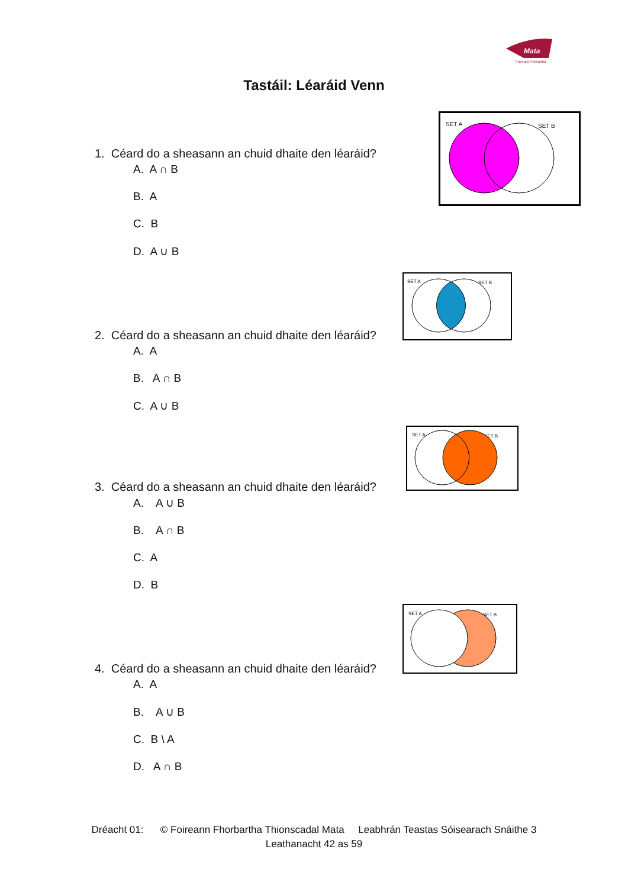Mata
Foireann Forbartha
Tastáil: Léaráid Venn
SET A
SET B
1. Céard do a sheasann an chuid dhaite den léaráid?
A. A ∩ B
B. A
C. B
D. A ∪ B
SET A
SET B
2. Céard do a sheasann an chuid dhaite den léaráid?
A. A
B. A ∩ B
C. A ∪ B
SET A
SET B
3. Céard do a sheasann an chuid dhaite den léaráid?
A. A ∪ B
B. A ∩ B
C. A
D. B
SET A
SET B
4. Céard do a sheasann an chuid dhaite den léaráid?
A. A
B. A ∪ B
C. B \ A
D. A ∩ B
Dréacht 01: © Foireann Fhorbartha Thionscadal Mata Leabhrán Teastas Sóisearach Snáithe 3
Leathanacht 42 as 59